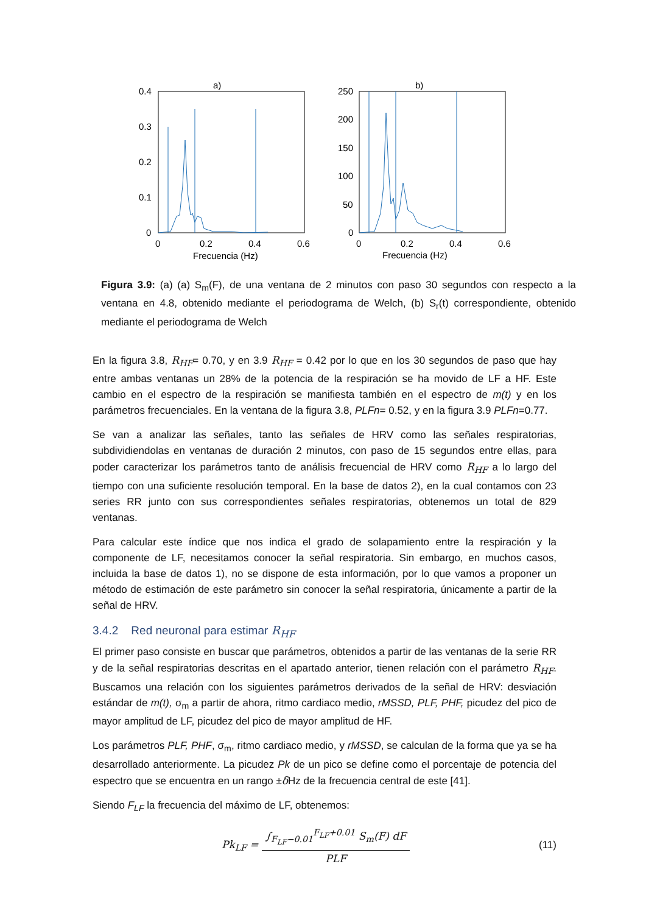a)
0.4
0.3
0.2
0.1
0
0
0.2
0.4
0.6
Frecuencia (Hz)
b)
250
200
150
100
50
0
0
0.2
0.4
0.6
Frecuencia (Hz)
Figura 3.9: (a) (a) S<sub>m</sub>(F), de una ventana de 2 minutos con paso 30 segundos con respecto a la ventana en 4.8, obtenido mediante el periodograma de Welch, (b) S<sub>r</sub>(t) correspondiente, obtenido mediante el periodograma de Welch
En la figura 3.8, R<sub>HF</sub>= 0.70, y en 3.9 R<sub>HF</sub> = 0.42 por lo que en los 30 segundos de paso que hay entre ambas ventanas un 28% de la potencia de la respiración se ha movido de LF a HF. Este cambio en el espectro de la respiración se manifiesta también en el espectro de m(t) y en los parámetros frecuenciales. En la ventana de la figura 3.8, PLFn= 0.52, y en la figura 3.9 PLFn=0.77.
Se van a analizar las señales, tanto las señales de HRV como las señales respiratorias, subdividiendolas en ventanas de duración 2 minutos, con paso de 15 segundos entre ellas, para poder caracterizar los parámetros tanto de análisis frecuencial de HRV como R<sub>HF</sub> a lo largo del tiempo con una suficiente resolución temporal. En la base de datos 2), en la cual contamos con 23 series RR junto con sus correspondientes señales respiratorias, obtenemos un total de 829 ventanas.
Para calcular este índice que nos indica el grado de solapamiento entre la respiración y la componente de LF, necesitamos conocer la señal respiratoria. Sin embargo, en muchos casos, incluida la base de datos 1), no se dispone de esta información, por lo que vamos a proponer un método de estimación de este parámetro sin conocer la señal respiratoria, únicamente a partir de la señal de HRV.
3.4.2 Red neuronal para estimar R<sub>HF</sub>
El primer paso consiste en buscar que parámetros, obtenidos a partir de las ventanas de la serie RR y de la señal respiratorias descritas en el apartado anterior, tienen relación con el parámetro R<sub>HF</sub>. Buscamos una relación con los siguientes parámetros derivados de la señal de HRV: desviación estándar de m(t), σ<sub>m</sub> a partir de ahora, ritmo cardiaco medio, rMSSD, PLF, PHF, picudez del pico de mayor amplitud de LF, picudez del pico de mayor amplitud de HF.
Los parámetros PLF, PHF, σ<sub>m</sub>, ritmo cardiaco medio, y rMSSD, se calculan de la forma que ya se ha desarrollado anteriormente. La picudez Pk de un pico se define como el porcentaje de potencia del espectro que se encuentra en un rango ±δ Hz de la frecuencia central de este [41].
Siendo F<sub>LF</sub> la frecuencia del máximo de LF, obtenemos:
Pk<sub>LF</sub> = ∫<sub>F<sub>LF</sub>−0.01</sub><sup>F<sub>LF</sub>+0.01</sup> S<sub>m</sub>(F) dF PLF
(11)